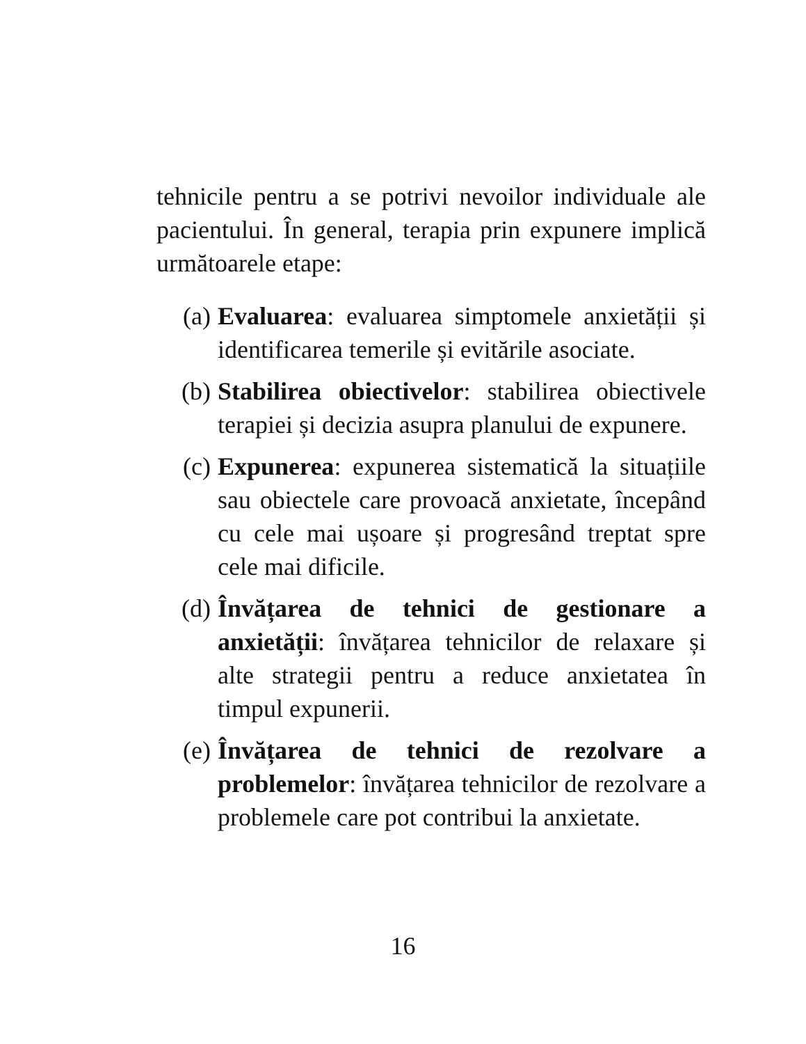tehnicile pentru a se potrivi nevoilor individuale ale pacientului. În general, terapia prin expunere implică următoarele etape:
(a) Evaluarea: evaluarea simptomele anxietății și identificarea temerile și evitările asociate.
(b) Stabilirea obiectivelor: stabilirea obiectivele terapiei și decizia asupra planului de expunere.
(c) Expunerea: expunerea sistematică la situațiile sau obiectele care provoacă anxietate, începând cu cele mai ușoare și progresând treptat spre cele mai dificile.
(d) Învățarea de tehnici de gestionare a anxietății: învățarea tehnicilor de relaxare și alte strategii pentru a reduce anxietatea în timpul expunerii.
(e) Învățarea de tehnici de rezolvare a problemelor: învățarea tehnicilor de rezolvare a problemele care pot contribui la anxietate.
16